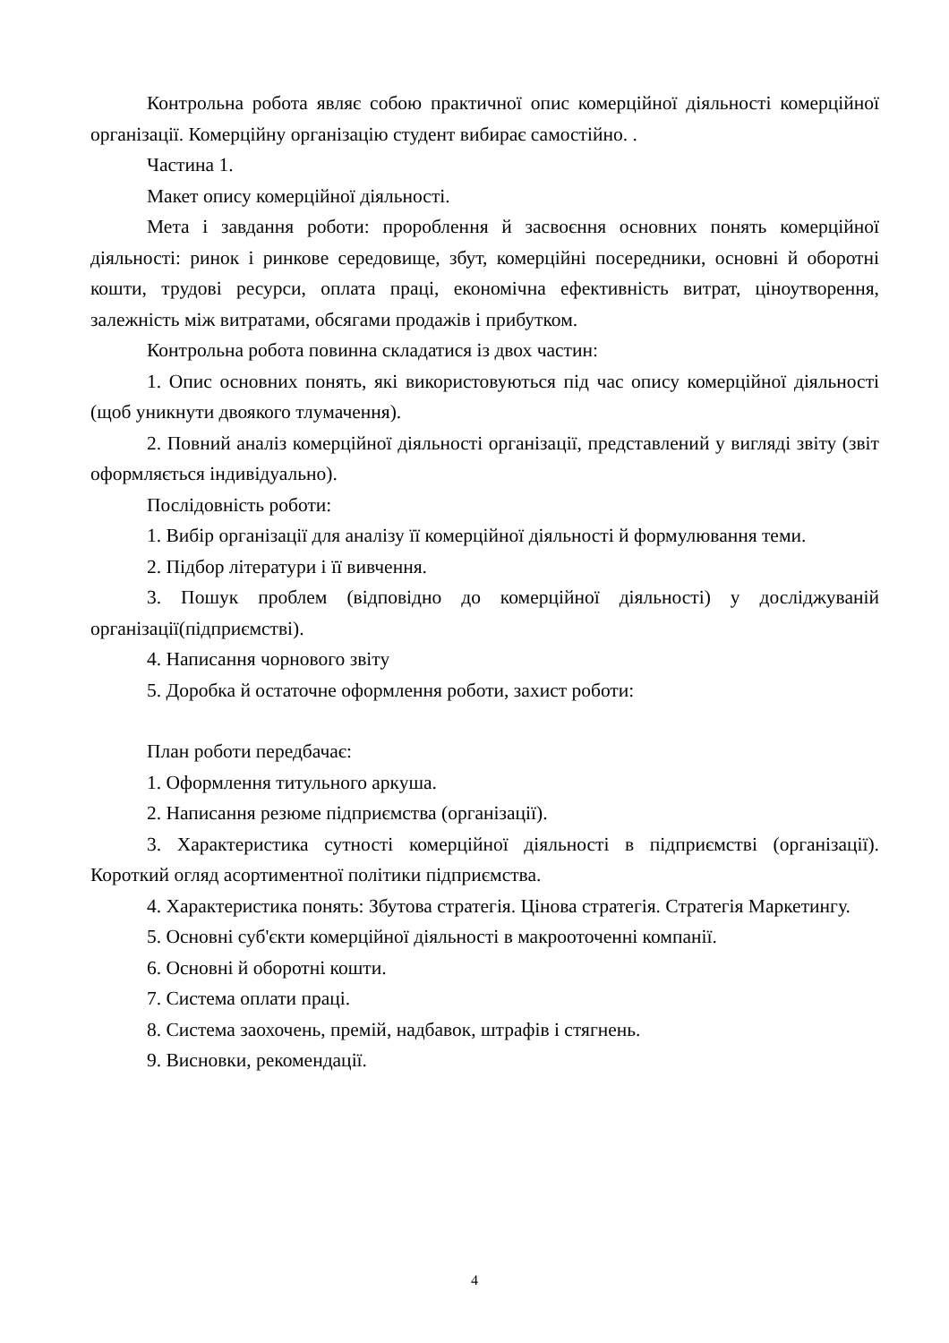Контрольна робота являє собою практичної опис комерційної діяльності комерційної організації. Комерційну організацію студент вибирає самостійно. .
Частина 1.
Макет опису комерційної діяльності.
Мета і завдання роботи: пророблення й засвоєння основних понять комерційної діяльності: ринок і ринкове середовище, збут, комерційні посередники, основні й оборотні кошти, трудові ресурси, оплата праці, економічна ефективність витрат, ціноутворення, залежність між витратами, обсягами продажів і прибутком.
Контрольна робота повинна складатися із двох частин:
1. Опис основних понять, які використовуються під час опису комерційної діяльності (щоб уникнути двоякого тлумачення).
2. Повний аналіз комерційної діяльності організації, представлений у вигляді звіту (звіт оформляється індивідуально).
Послідовність роботи:
1. Вибір організації для аналізу її комерційної діяльності й формулювання теми.
2. Підбор літератури і її вивчення.
3. Пошук проблем (відповідно до комерційної діяльності) у досліджуваній організації(підприємстві).
4. Написання чорнового звіту
5. Доробка й остаточне оформлення роботи, захист роботи:
План роботи передбачає:
1. Оформлення титульного аркуша.
2. Написання резюме підприємства (організації).
3. Характеристика сутності комерційної діяльності в підприємстві (організації). Короткий огляд асортиментної політики підприємства.
4. Характеристика понять: Збутова стратегія. Цінова стратегія. Стратегія Маркетингу.
5. Основні суб'єкти комерційної діяльності в макрооточенні компанії.
6. Основні й оборотні кошти.
7. Система оплати праці.
8. Система заохочень, премій, надбавок, штрафів і стягнень.
9. Висновки, рекомендації.
4